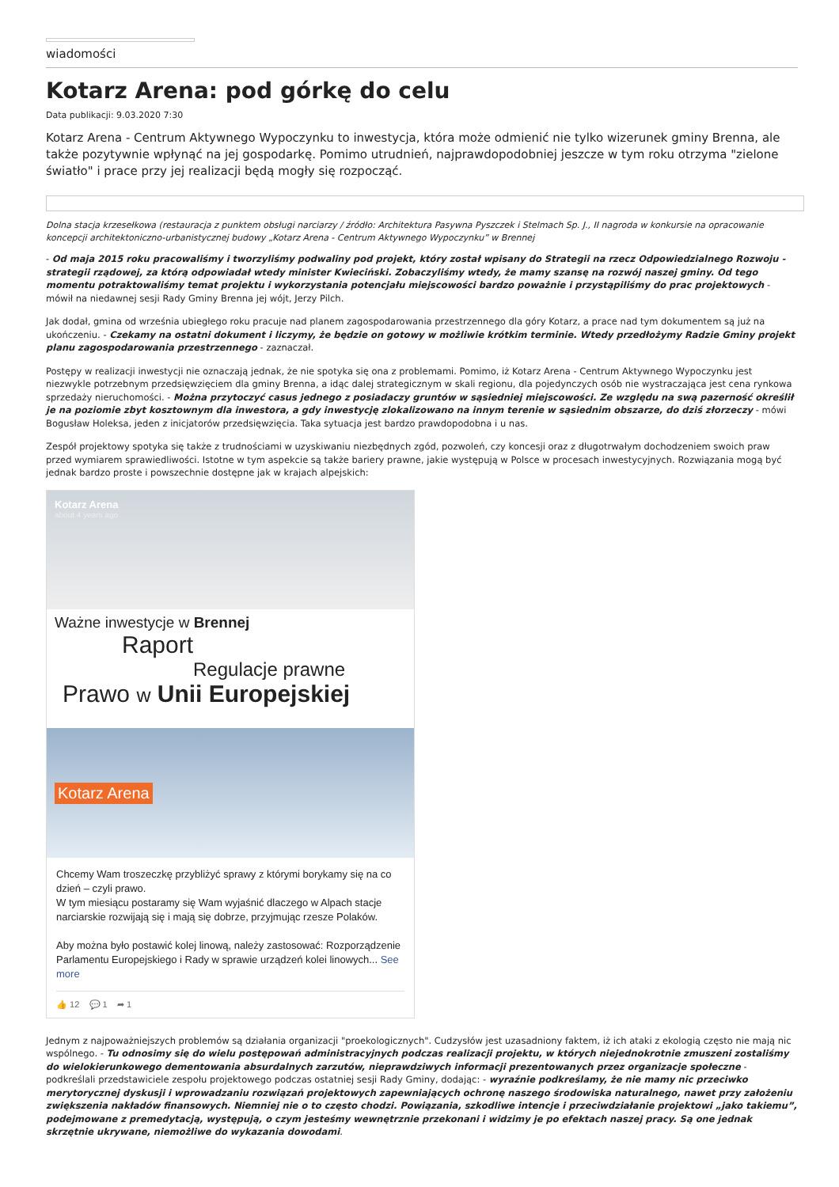wiadomości
Kotarz Arena: pod górkę do celu
Data publikacji: 9.03.2020 7:30
Kotarz Arena - Centrum Aktywnego Wypoczynku to inwestycja, która może odmienić nie tylko wizerunek gminy Brenna, ale także pozytywnie wpłynąć na jej gospodarkę. Pomimo utrudnień, najprawdopodobniej jeszcze w tym roku otrzyma "zielone światło" i prace przy jej realizacji będą mogły się rozpocząć.
Dolna stacja krzesełkowa (restauracja z punktem obsługi narciarzy / źródło: Architektura Pasywna Pyszczek i Stelmach Sp. J., II nagroda w konkursie na opracowanie koncepcji architektoniczno-urbanistycznej budowy „Kotarz Arena - Centrum Aktywnego Wypoczynku” w Brennej
- Od maja 2015 roku pracowaliśmy i tworzyliśmy podwaliny pod projekt, który został wpisany do Strategii na rzecz Odpowiedzialnego Rozwoju - strategii rządowej, za którą odpowiadał wtedy minister Kwieciński. Zobaczyliśmy wtedy, że mamy szansę na rozwój naszej gminy. Od tego momentu potraktowaliśmy temat projektu i wykorzystania potencjału miejscowości bardzo poważnie i przystąpiliśmy do prac projektowych - mówił na niedawnej sesji Rady Gminy Brenna jej wójt, Jerzy Pilch.
Jak dodał, gmina od września ubiegłego roku pracuje nad planem zagospodarowania przestrzennego dla góry Kotarz, a prace nad tym dokumentem są już na ukończeniu. - Czekamy na ostatni dokument i liczymy, że będzie on gotowy w możliwie krótkim terminie. Wtedy przedłożymy Radzie Gminy projekt planu zagospodarowania przestrzennego - zaznaczał.
Postępy w realizacji inwestycji nie oznaczają jednak, że nie spotyka się ona z problemami. Pomimo, iż Kotarz Arena - Centrum Aktywnego Wypoczynku jest niezwykle potrzebnym przedsięwzięciem dla gminy Brenna, a idąc dalej strategicznym w skali regionu, dla pojedynczych osób nie wystraczająca jest cena rynkowa sprzedaży nieruchomości. - Można przytoczyć casus jednego z posiadaczy gruntów w sąsiedniej miejscowości. Ze względu na swą pazerność określił je na poziomie zbyt kosztownym dla inwestora, a gdy inwestycję zlokalizowano na innym terenie w sąsiednim obszarze, do dziś złorzeczy - mówi Bogusław Holeksa, jeden z inicjatorów przedsięwzięcia. Taka sytuacja jest bardzo prawdopodobna i u nas.
Zespół projektowy spotyka się także z trudnościami w uzyskiwaniu niezbędnych zgód, pozwoleń, czy koncesji oraz z długotrwałym dochodzeniem swoich praw przed wymiarem sprawiedliwości. Istotne w tym aspekcie są także bariery prawne, jakie występują w Polsce w procesach inwestycyjnych. Rozwiązania mogą być jednak bardzo proste i powszechnie dostępne jak w krajach alpejskich:
Kotarz Arena
about 4 years ago
Ważne inwestycje w Brennej
Raport
Regulacje prawne
Prawo w Unii Europejskiej
Kotarz Arena
Chcemy Wam troszeczkę przybliżyć sprawy z którymi borykamy się na co dzień – czyli prawo.
W tym miesiącu postaramy się Wam wyjaśnić dlaczego w Alpach stacje narciarskie rozwijają się i mają się dobrze, przyjmując rzesze Polaków.
Aby można było postawić kolej linową, należy zastosować: Rozporządzenie Parlamentu Europejskiego i Rady w sprawie urządzeń kolei linowych... See more
👍 12 💬 1 ➦ 1
Jednym z najpoważniejszych problemów są działania organizacji "proekologicznych". Cudzysłów jest uzasadniony faktem, iż ich ataki z ekologią często nie mają nic wspólnego. - Tu odnosimy się do wielu postępowań administracyjnych podczas realizacji projektu, w których niejednokrotnie zmuszeni zostaliśmy do wielokierunkowego dementowania absurdalnych zarzutów, nieprawdziwych informacji prezentowanych przez organizacje społeczne - podkreślali przedstawiciele zespołu projektowego podczas ostatniej sesji Rady Gminy, dodając: - wyraźnie podkreślamy, że nie mamy nic przeciwko merytorycznej dyskusji i wprowadzaniu rozwiązań projektowych zapewniających ochronę naszego środowiska naturalnego, nawet przy założeniu zwiększenia nakładów finansowych. Niemniej nie o to często chodzi. Powiązania, szkodliwe intencje i przeciwdziałanie projektowi „jako takiemu”, podejmowane z premedytacją, występują, o czym jesteśmy wewnętrznie przekonani i widzimy je po efektach naszej pracy. Są one jednak skrzętnie ukrywane, niemożliwe do wykazania dowodami.